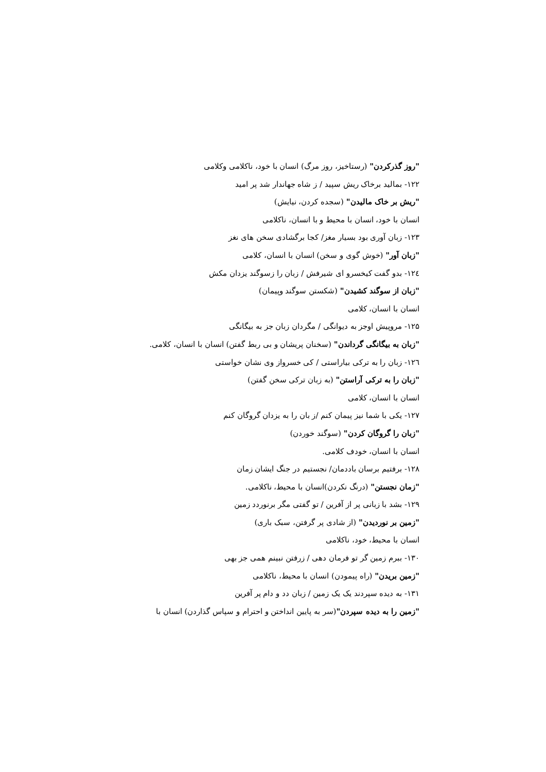"روز گذرکردن" (رستاخیز، روز مرگ) انسان با خود، ناکلامی وکلامی
۱۲۲- بمالید برخاک ریش سپید / ز شاه جهاندار شد پر امید
"ریش بر خاک مالیدن" (سجده کردن، نیایش)
انسان با خود، انسان با محیط و با انسان، ناکلامی
۱۲۳- زبان آوری بود بسیار مغز/ کجا برگشادی سخن های نغز
"زبان آور" (خوش گوی و سخن) انسان با انسان، کلامی
۱۲٤- بدو گفت کیخسرو ای شیرفش / زبان را زسوگند یزدان مکش
"زبان از سوگند کشیدن" (شکستن سوگند وپیمان)
انسان با انسان، کلامی
۱۲۵- مروپیش اوجز به دیوانگی / مگردان زبان جز به بیگانگی
"زبان به بیگانگی گرداندن" (سخنان پریشان و بی ربط گفتن) انسان با انسان، کلامی.
۱۲٦- زبان را به ترکی بیاراستی / کی خسرواز وی نشان خواستی
"زبان را به ترکی آراستن" (به زبان ترکی سخن گفتن)
انسان با انسان، کلامی
۱۲۷- یکی با شما نیز پیمان کنم /ز بان را به یزدان گروگان کنم
"زبان را گروگان کردن" (سوگند خوردن)
انسان با انسان، خودف کلامی.
۱۲۸- برفتیم برسان باددمان/ نجستیم در جنگ ایشان زمان
"زمان نجستن" (درنگ نکردن)انسان با محیط، ناکلامی.
۱۲۹- بشد با زبانی پر از آفرین / تو گفتی مگر برنوردد زمین
"زمین بر نوردیدن" (از شادی پر گرفتن، سبک باری)
انسان با محیط، خود، ناکلامی
۱۳۰- ببرم زمین گر تو فرمان دهی / زرفتن نبینم همی جز بهی
"زمین بریدن" (راه پیمودن) انسان با محیط، ناکلامی
۱۳۱- به دیده سپردند یک یک زمین / زبان دد و دام پر آفرین
"زمین را به دیده سپردن"(سر به پایین انداختن و احترام و سپاس گذاردن) انسان با